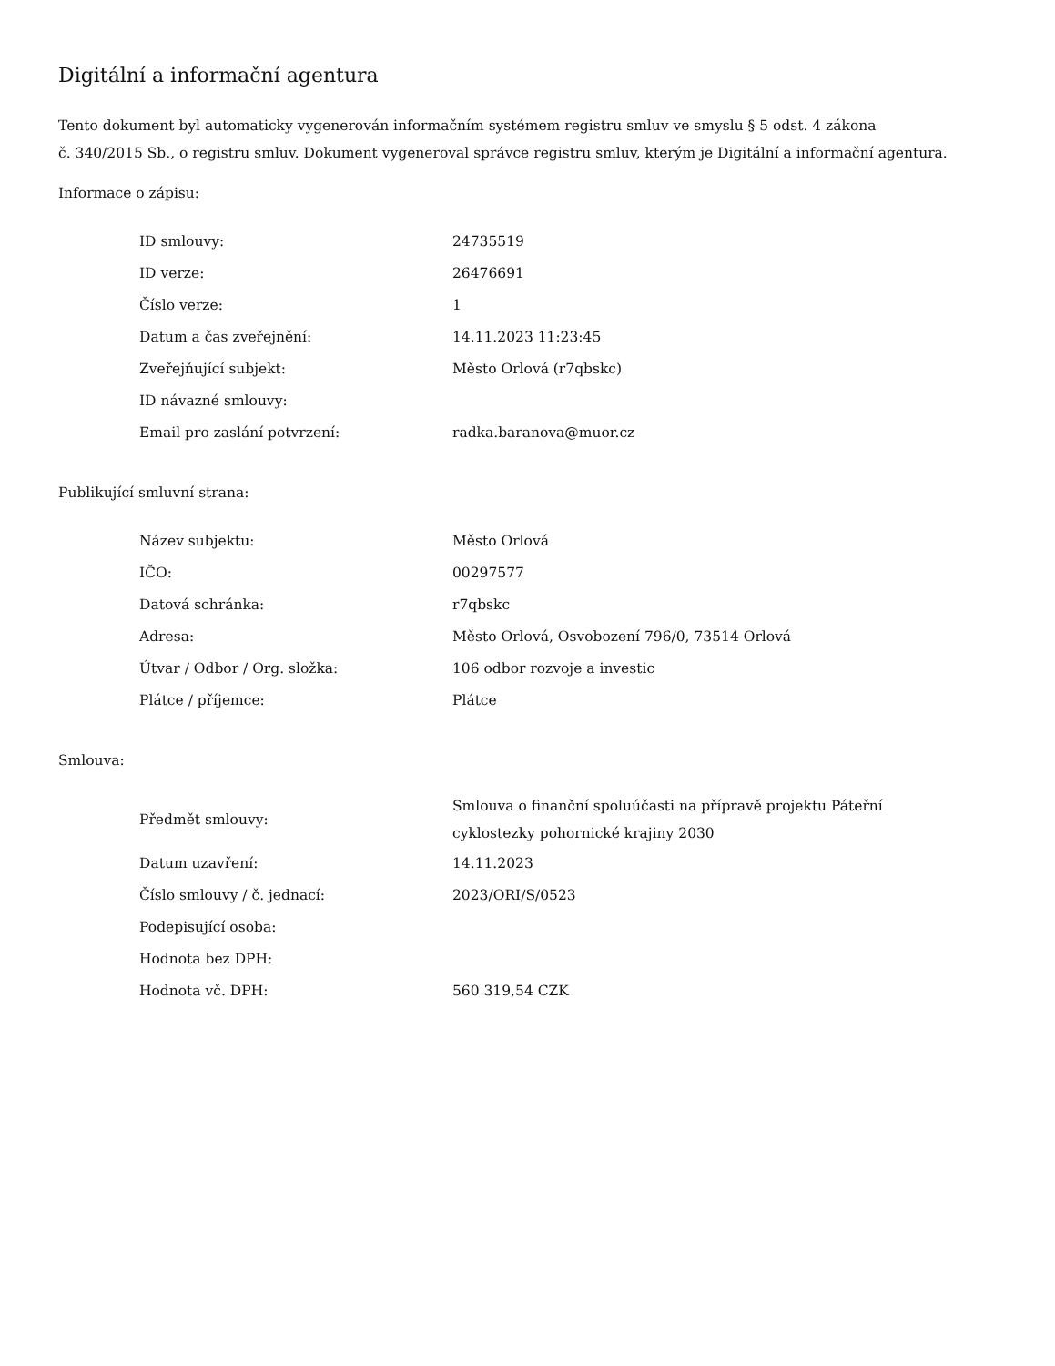Digitální a informační agentura
Tento dokument byl automaticky vygenerován informačním systémem registru smluv ve smyslu § 5 odst. 4 zákona
č. 340/2015 Sb., o registru smluv. Dokument vygeneroval správce registru smluv, kterým je Digitální a informační agentura.
Informace o zápisu:
| ID smlouvy: | 24735519 |
| ID verze: | 26476691 |
| Číslo verze: | 1 |
| Datum a čas zveřejnění: | 14.11.2023 11:23:45 |
| Zveřejňující subjekt: | Město Orlová (r7qbskc) |
| ID návazné smlouvy: | |
| Email pro zaslání potvrzení: | radka.baranova@muor.cz |
Publikující smluvní strana:
| Název subjektu: | Město Orlová |
| IČO: | 00297577 |
| Datová schránka: | r7qbskc |
| Adresa: | Město Orlová, Osvobození 796/0, 73514 Orlová |
| Útvar / Odbor / Org. složka: | 106 odbor rozvoje a investic |
| Plátce / příjemce: | Plátce |
Smlouva:
| Předmět smlouvy: | Smlouva o finanční spoluúčasti na přípravě projektu Páteřní cyklostezky pohornické krajiny 2030 |
| Datum uzavření: | 14.11.2023 |
| Číslo smlouvy / č. jednací: | 2023/ORI/S/0523 |
| Podepisující osoba: | |
| Hodnota bez DPH: | |
| Hodnota vč. DPH: | 560 319,54 CZK |